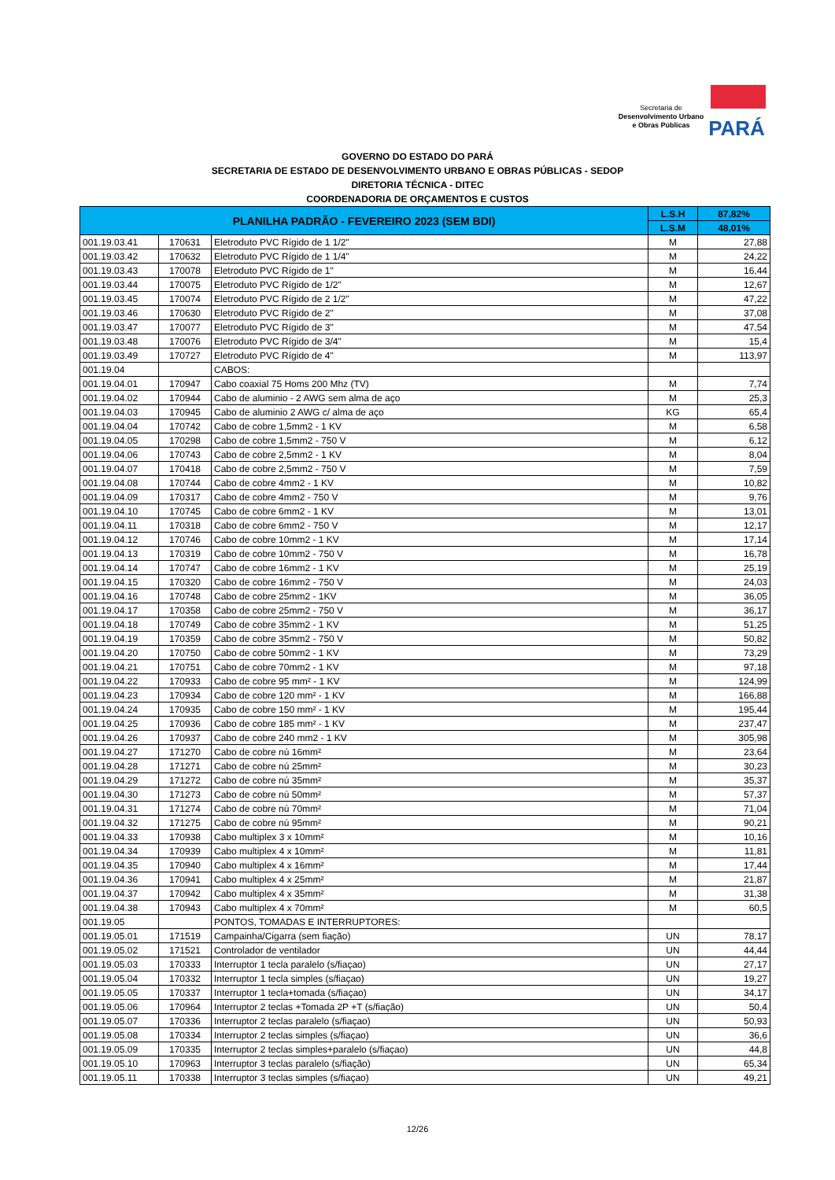Secretaria de
Desenvolvimento Urbano
e Obras Públicas
PARÁ
GOVERNO DO ESTADO DO PARÁ
SECRETARIA DE ESTADO DE DESENVOLVIMENTO URBANO E OBRAS PÚBLICAS - SEDOP
DIRETORIA TÉCNICA - DITEC
COORDENADORIA DE ORÇAMENTOS E CUSTOS
| PLANILHA PADRÃO - FEVEREIRO 2023 (SEM BDI) | | | L.S.H | 87,82% |
| --- | --- | --- | --- | --- |
| | | | L.S.M | 48,01% |
| 001.19.03.41 | 170631 | Eletroduto PVC Rígido de 1 1/2" | M | 27,88 |
| 001.19.03.42 | 170632 | Eletroduto PVC Rígido de 1 1/4" | M | 24,22 |
| 001.19.03.43 | 170078 | Eletroduto PVC Rígido de 1" | M | 16,44 |
| 001.19.03.44 | 170075 | Eletroduto PVC Rígido de 1/2" | M | 12,67 |
| 001.19.03.45 | 170074 | Eletroduto PVC Rígido de 2 1/2" | M | 47,22 |
| 001.19.03.46 | 170630 | Eletroduto PVC Rígido de 2" | M | 37,08 |
| 001.19.03.47 | 170077 | Eletroduto PVC Rígido de 3" | M | 47,54 |
| 001.19.03.48 | 170076 | Eletroduto PVC Rígido de 3/4" | M | 15,4 |
| 001.19.03.49 | 170727 | Eletroduto PVC Rígido de 4" | M | 113,97 |
| 001.19.04 | | CABOS: | | |
| 001.19.04.01 | 170947 | Cabo coaxial 75 Homs 200 Mhz (TV) | M | 7,74 |
| 001.19.04.02 | 170944 | Cabo de aluminio - 2 AWG sem alma de aço | M | 25,3 |
| 001.19.04.03 | 170945 | Cabo de aluminio 2 AWG c/ alma de aço | KG | 65,4 |
| 001.19.04.04 | 170742 | Cabo de cobre 1,5mm2 - 1 KV | M | 6,58 |
| 001.19.04.05 | 170298 | Cabo de cobre 1,5mm2 - 750 V | M | 6,12 |
| 001.19.04.06 | 170743 | Cabo de cobre 2,5mm2 - 1 KV | M | 8,04 |
| 001.19.04.07 | 170418 | Cabo de cobre 2,5mm2 - 750 V | M | 7,59 |
| 001.19.04.08 | 170744 | Cabo de cobre 4mm2 - 1 KV | M | 10,82 |
| 001.19.04.09 | 170317 | Cabo de cobre 4mm2 - 750 V | M | 9,76 |
| 001.19.04.10 | 170745 | Cabo de cobre 6mm2 - 1 KV | M | 13,01 |
| 001.19.04.11 | 170318 | Cabo de cobre 6mm2 - 750 V | M | 12,17 |
| 001.19.04.12 | 170746 | Cabo de cobre 10mm2 - 1 KV | M | 17,14 |
| 001.19.04.13 | 170319 | Cabo de cobre 10mm2 - 750 V | M | 16,78 |
| 001.19.04.14 | 170747 | Cabo de cobre 16mm2 - 1 KV | M | 25,19 |
| 001.19.04.15 | 170320 | Cabo de cobre 16mm2 - 750 V | M | 24,03 |
| 001.19.04.16 | 170748 | Cabo de cobre 25mm2 - 1KV | M | 36,05 |
| 001.19.04.17 | 170358 | Cabo de cobre 25mm2 - 750 V | M | 36,17 |
| 001.19.04.18 | 170749 | Cabo de cobre 35mm2 - 1 KV | M | 51,25 |
| 001.19.04.19 | 170359 | Cabo de cobre 35mm2 - 750 V | M | 50,82 |
| 001.19.04.20 | 170750 | Cabo de cobre 50mm2 - 1 KV | M | 73,29 |
| 001.19.04.21 | 170751 | Cabo de cobre 70mm2 - 1 KV | M | 97,18 |
| 001.19.04.22 | 170933 | Cabo de cobre 95 mm² - 1 KV | M | 124,99 |
| 001.19.04.23 | 170934 | Cabo de cobre 120 mm² - 1 KV | M | 166,88 |
| 001.19.04.24 | 170935 | Cabo de cobre 150 mm² - 1 KV | M | 195,44 |
| 001.19.04.25 | 170936 | Cabo de cobre 185 mm² - 1 KV | M | 237,47 |
| 001.19.04.26 | 170937 | Cabo de cobre 240 mm2 - 1 KV | M | 305,98 |
| 001.19.04.27 | 171270 | Cabo de cobre nú 16mm² | M | 23,64 |
| 001.19.04.28 | 171271 | Cabo de cobre nú 25mm² | M | 30,23 |
| 001.19.04.29 | 171272 | Cabo de cobre nú 35mm² | M | 35,37 |
| 001.19.04.30 | 171273 | Cabo de cobre nú 50mm² | M | 57,37 |
| 001.19.04.31 | 171274 | Cabo de cobre nú 70mm² | M | 71,04 |
| 001.19.04.32 | 171275 | Cabo de cobre nú 95mm² | M | 90,21 |
| 001.19.04.33 | 170938 | Cabo multiplex 3 x 10mm² | M | 10,16 |
| 001.19.04.34 | 170939 | Cabo multiplex 4 x 10mm² | M | 11,81 |
| 001.19.04.35 | 170940 | Cabo multiplex 4 x 16mm² | M | 17,44 |
| 001.19.04.36 | 170941 | Cabo multiplex 4 x 25mm² | M | 21,87 |
| 001.19.04.37 | 170942 | Cabo multiplex 4 x 35mm² | M | 31,38 |
| 001.19.04.38 | 170943 | Cabo multiplex 4 x 70mm² | M | 60,5 |
| 001.19.05 | | PONTOS, TOMADAS E INTERRUPTORES: | | |
| 001.19.05.01 | 171519 | Campainha/Cigarra (sem fiação) | UN | 78,17 |
| 001.19.05.02 | 171521 | Controlador de ventilador | UN | 44,44 |
| 001.19.05.03 | 170333 | Interruptor 1 tecla paralelo (s/fiaçao) | UN | 27,17 |
| 001.19.05.04 | 170332 | Interruptor 1 tecla simples (s/fiaçao) | UN | 19,27 |
| 001.19.05.05 | 170337 | Interruptor 1 tecla+tomada (s/fiaçao) | UN | 34,17 |
| 001.19.05.06 | 170964 | Interruptor 2 teclas +Tomada 2P +T (s/fiação) | UN | 50,4 |
| 001.19.05.07 | 170336 | Interruptor 2 teclas paralelo (s/fiaçao) | UN | 50,93 |
| 001.19.05.08 | 170334 | Interruptor 2 teclas simples (s/fiaçao) | UN | 36,6 |
| 001.19.05.09 | 170335 | Interruptor 2 teclas simples+paralelo (s/fiaçao) | UN | 44,8 |
| 001.19.05.10 | 170963 | Interruptor 3 teclas paralelo (s/fiação) | UN | 65,34 |
| 001.19.05.11 | 170338 | Interruptor 3 teclas simples (s/fiaçao) | UN | 49,21 |
12/26